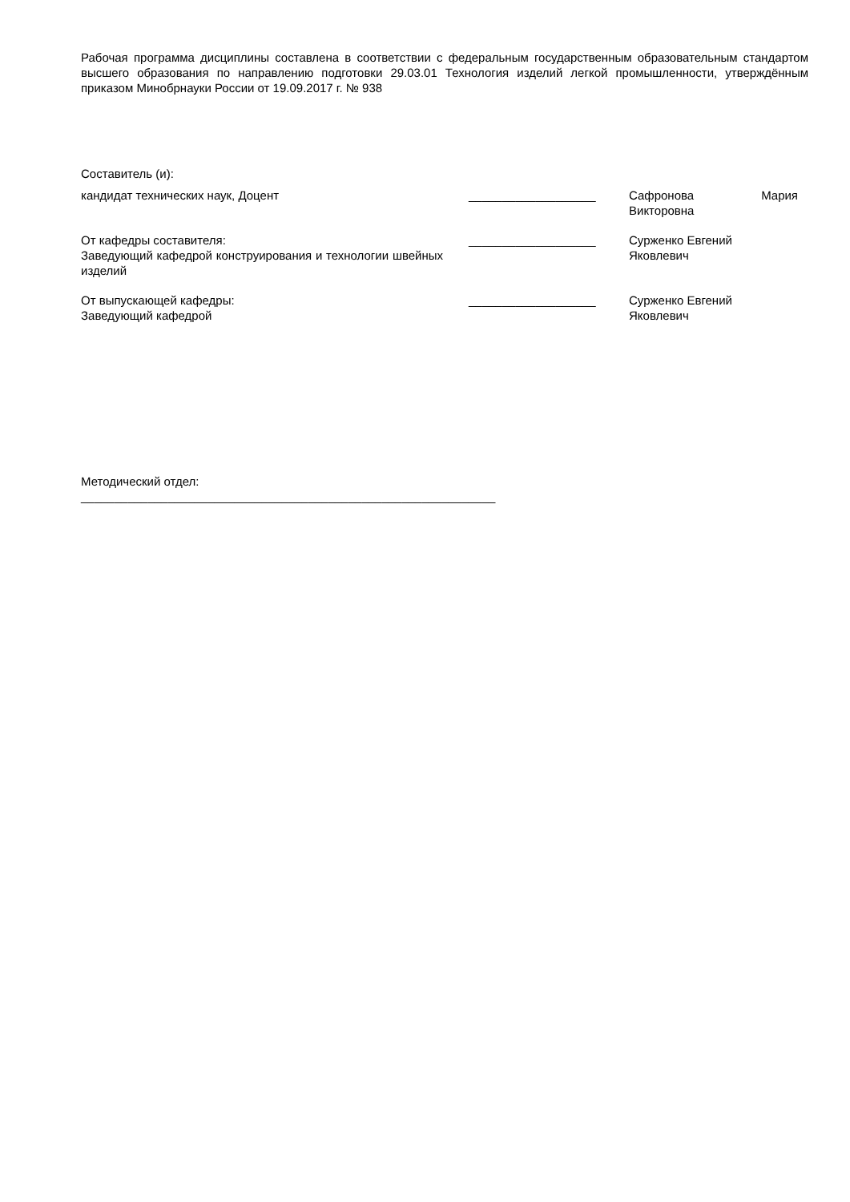Рабочая программа дисциплины составлена в соответствии с федеральным государственным образовательным стандартом высшего образования по направлению подготовки 29.03.01 Технология изделий легкой промышленности, утверждённым приказом Минобрнауки России от 19.09.2017 г. № 938
Составитель (и):
кандидат технических наук, Доцент ___________________ Сафронова Мария
Викторовна
От кафедры составителя:
Заведующий кафедрой конструирования и технологии швейных изделий
___________________ Сурженко Евгений
Яковлевич
От выпускающей кафедры:
Заведующий кафедрой
___________________ Сурженко Евгений
Яковлевич
Методический отдел:
______________________________________________________________